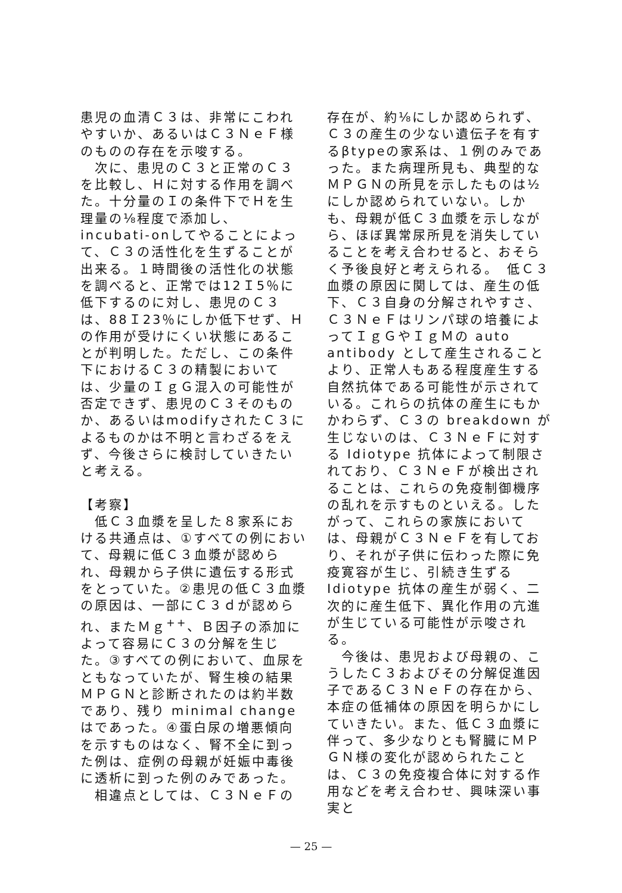患児の血清Ｃ３は、非常にこわれやすいか、あるいはＣ３ＮｅＦ様のものの存在を示唆する。
　次に、患児のＣ３と正常のＣ３を比較し、Ｈに対する作用を調べた。十分量のＩの条件下でＨを生理量の⅛程度で添加し、incubati-onしてやることによって、Ｃ３の活性化を生ずることが出来る。１時間後の活性化の状態を調べると、正常では12Ｉ5％に低下するのに対し、患児のＣ３は、88Ｉ23％にしか低下せず、Ｈの作用が受けにくい状態にあることが判明した。ただし、この条件下におけるＣ３の精製においては、少量のＩｇＧ混入の可能性が否定できず、患児のＣ３そのものか、あるいはmodifyされたＣ３によるものかは不明と言わざるをえず、今後さらに検討していきたいと考える。
【考察】
　低Ｃ３血漿を呈した８家系における共通点は、①すべての例において、母親に低Ｃ３血漿が認められ、母親から子供に遺伝する形式をとっていた。②患児の低Ｃ３血漿の原因は、一部にＣ３ｄが認められ、またＭｇ<sup>++</sup>、Ｂ因子の添加によって容易にＣ３の分解を生じた。③すべての例において、血尿をともなっていたが、腎生検の結果ＭＰＧＮと診断されたのは約半数であり、残り minimal change はであった。④蛋白尿の増悪傾向を示すものはなく、腎不全に到った例は、症例の母親が妊娠中毒後に透析に到った例のみであった。
　相違点としては、Ｃ３ＮｅＦの
存在が、約⅛にしか認められず、Ｃ３の産生の少ない遺伝子を有するβtypeの家系は、１例のみであった。また病理所見も、典型的なＭＰＧＮの所見を示したものは½にしか認められていない。しかも、母親が低Ｃ３血漿を示しながら、ほぼ異常尿所見を消失していることを考え合わせると、おそらく予後良好と考えられる。　低Ｃ３血漿の原因に関しては、産生の低下、Ｃ３自身の分解されやすさ、Ｃ３ＮｅＦはリンパ球の培養によってＩｇＧやＩｇＭの auto antibody として産生されることより、正常人もある程度産生する自然抗体である可能性が示されている。これらの抗体の産生にもかかわらず、Ｃ３の breakdown が生じないのは、Ｃ３ＮｅＦに対する Idiotype 抗体によって制限されており、Ｃ３ＮｅＦが検出されることは、これらの免疫制御機序の乱れを示すものといえる。したがって、これらの家族においては、母親がＣ３ＮｅＦを有しており、それが子供に伝わった際に免疫寛容が生じ、引続き生ずる Idiotype 抗体の産生が弱く、二次的に産生低下、異化作用の亢進が生じている可能性が示唆される。
　今後は、患児および母親の、こうしたＣ３およびその分解促進因子であるＣ３ＮｅＦの存在から、本症の低補体の原因を明らかにしていきたい。また、低Ｃ３血漿に伴って、多少なりとも腎臓にＭＰＧＮ様の変化が認められたことは、Ｃ３の免疫複合体に対する作用などを考え合わせ、興味深い事実と
— 25 —